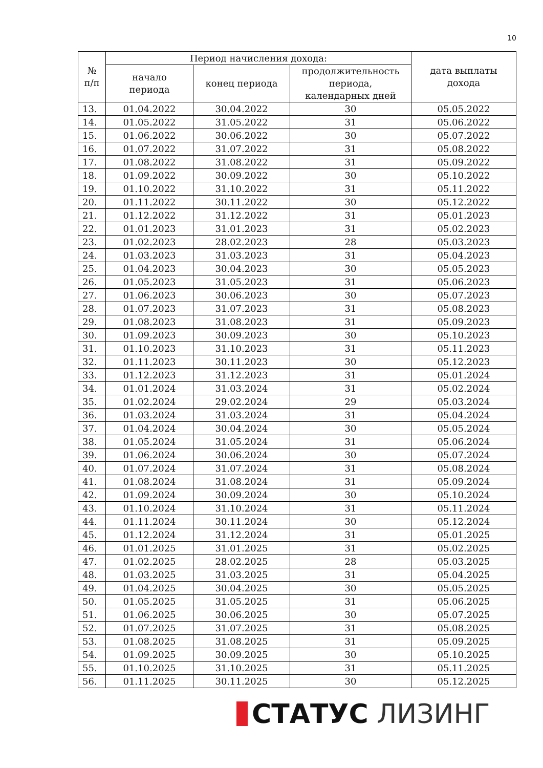10
| № п/п | Период начисления дохода: | | | дата выплаты дохода |
| --- | --- | --- | --- | --- |
| | начало периода | конец периода | продолжительность периода, календарных дней | |
| 13. | 01.04.2022 | 30.04.2022 | 30 | 05.05.2022 |
| 14. | 01.05.2022 | 31.05.2022 | 31 | 05.06.2022 |
| 15. | 01.06.2022 | 30.06.2022 | 30 | 05.07.2022 |
| 16. | 01.07.2022 | 31.07.2022 | 31 | 05.08.2022 |
| 17. | 01.08.2022 | 31.08.2022 | 31 | 05.09.2022 |
| 18. | 01.09.2022 | 30.09.2022 | 30 | 05.10.2022 |
| 19. | 01.10.2022 | 31.10.2022 | 31 | 05.11.2022 |
| 20. | 01.11.2022 | 30.11.2022 | 30 | 05.12.2022 |
| 21. | 01.12.2022 | 31.12.2022 | 31 | 05.01.2023 |
| 22. | 01.01.2023 | 31.01.2023 | 31 | 05.02.2023 |
| 23. | 01.02.2023 | 28.02.2023 | 28 | 05.03.2023 |
| 24. | 01.03.2023 | 31.03.2023 | 31 | 05.04.2023 |
| 25. | 01.04.2023 | 30.04.2023 | 30 | 05.05.2023 |
| 26. | 01.05.2023 | 31.05.2023 | 31 | 05.06.2023 |
| 27. | 01.06.2023 | 30.06.2023 | 30 | 05.07.2023 |
| 28. | 01.07.2023 | 31.07.2023 | 31 | 05.08.2023 |
| 29. | 01.08.2023 | 31.08.2023 | 31 | 05.09.2023 |
| 30. | 01.09.2023 | 30.09.2023 | 30 | 05.10.2023 |
| 31. | 01.10.2023 | 31.10.2023 | 31 | 05.11.2023 |
| 32. | 01.11.2023 | 30.11.2023 | 30 | 05.12.2023 |
| 33. | 01.12.2023 | 31.12.2023 | 31 | 05.01.2024 |
| 34. | 01.01.2024 | 31.03.2024 | 31 | 05.02.2024 |
| 35. | 01.02.2024 | 29.02.2024 | 29 | 05.03.2024 |
| 36. | 01.03.2024 | 31.03.2024 | 31 | 05.04.2024 |
| 37. | 01.04.2024 | 30.04.2024 | 30 | 05.05.2024 |
| 38. | 01.05.2024 | 31.05.2024 | 31 | 05.06.2024 |
| 39. | 01.06.2024 | 30.06.2024 | 30 | 05.07.2024 |
| 40. | 01.07.2024 | 31.07.2024 | 31 | 05.08.2024 |
| 41. | 01.08.2024 | 31.08.2024 | 31 | 05.09.2024 |
| 42. | 01.09.2024 | 30.09.2024 | 30 | 05.10.2024 |
| 43. | 01.10.2024 | 31.10.2024 | 31 | 05.11.2024 |
| 44. | 01.11.2024 | 30.11.2024 | 30 | 05.12.2024 |
| 45. | 01.12.2024 | 31.12.2024 | 31 | 05.01.2025 |
| 46. | 01.01.2025 | 31.01.2025 | 31 | 05.02.2025 |
| 47. | 01.02.2025 | 28.02.2025 | 28 | 05.03.2025 |
| 48. | 01.03.2025 | 31.03.2025 | 31 | 05.04.2025 |
| 49. | 01.04.2025 | 30.04.2025 | 30 | 05.05.2025 |
| 50. | 01.05.2025 | 31.05.2025 | 31 | 05.06.2025 |
| 51. | 01.06.2025 | 30.06.2025 | 30 | 05.07.2025 |
| 52. | 01.07.2025 | 31.07.2025 | 31 | 05.08.2025 |
| 53. | 01.08.2025 | 31.08.2025 | 31 | 05.09.2025 |
| 54. | 01.09.2025 | 30.09.2025 | 30 | 05.10.2025 |
| 55. | 01.10.2025 | 31.10.2025 | 31 | 05.11.2025 |
| 56. | 01.11.2025 | 30.11.2025 | 30 | 05.12.2025 |
СТАТУС ЛИЗИНГ